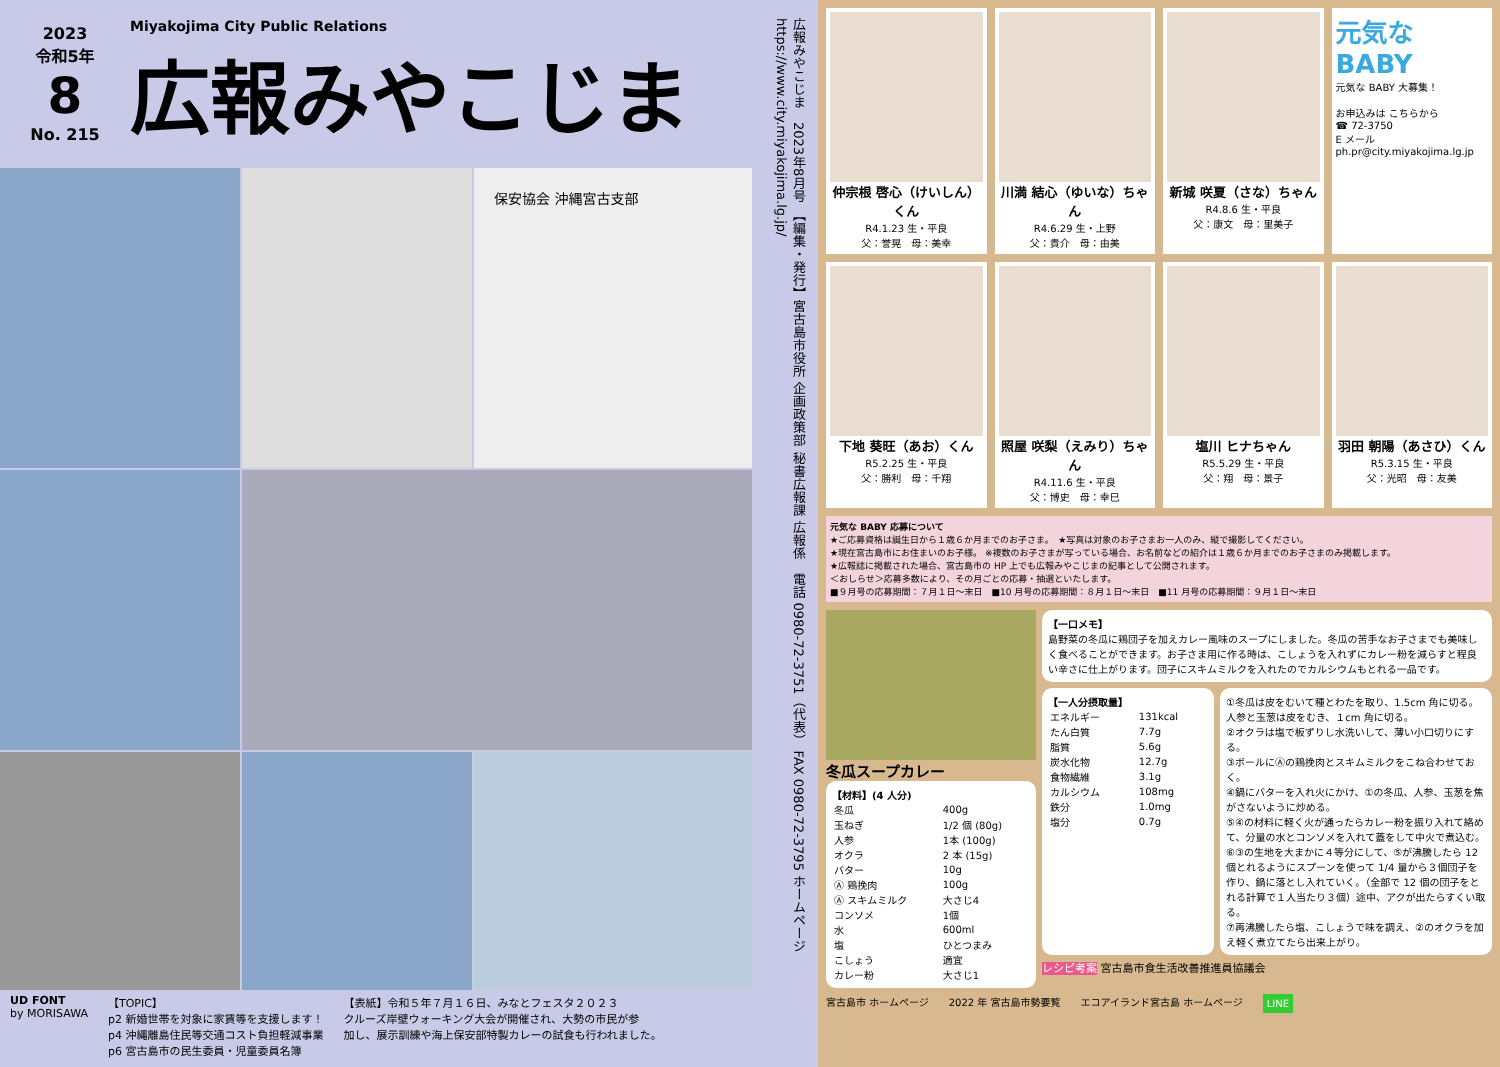2023
令和5年
8
No. 215
Miyakojima City Public Relations
広報みやこじま
保安協会 沖縄宮古支部
UD FONT
by MORISAWA
【TOPIC】
p2 新婚世帯を対象に家賃等を支援します！
p4 沖縄離島住民等交通コスト負担軽減事業
p6 宮古島市の民生委員・児童委員名簿
【表紙】令和５年７月１６日、みなとフェスタ２０２３
クルーズ岸壁ウォーキング大会が開催され、大勢の市民が参
加し、展示訓練や海上保安部特製カレーの試食も行われました。
広報みやこじま　2023年8月号　【編集・発行】宮古島市役所 企画政策部 秘書広報課 広報係　電話 0980-72-3751（代表） FAX 0980-72-3795 ホームページ https://www.city.miyakojima.lg.jp/
仲宗根 啓心（けいしん）くん
R4.1.23 生・平良
父：誉晃　母：美幸
川満 結心（ゆいな）ちゃん
R4.6.29 生・上野
父：貴介　母：由美
新城 咲夏（さな）ちゃん
R4.8.6 生・平良
父：康文　母：里美子
元気な BABY
元気な BABY 大募集！
お申込みは こちらから
☎ 72-3750
E メール
ph.pr@city.miyakojima.lg.jp
下地 葵旺（あお）くん
R5.2.25 生・平良
父：勝利　母：千翔
照屋 咲梨（えみり）ちゃん
R4.11.6 生・平良
父：博史　母：幸巳
塩川 ヒナちゃん
R5.5.29 生・平良
父：翔　母：景子
羽田 朝陽（あさひ）くん
R5.3.15 生・平良
父：光昭　母：友美
元気な BABY 応募について
★ご応募資格は誕生日から１歳６か月までのお子さま。　★写真は対象のお子さまお一人のみ、縦で撮影してください。
★現在宮古島市にお住まいのお子様。 ※複数のお子さまが写っている場合、お名前などの紹介は１歳６か月までのお子さまのみ掲載します。
★広報誌に掲載された場合、宮古島市の HP 上でも広報みやこじまの記事として公開されます。
＜おしらせ＞応募多数により、その月ごとの応募・抽選といたします。
■９月号の応募期間：７月１日～末日　■10 月号の応募期間：８月１日～末日　■11 月号の応募期間：９月１日～末日
冬瓜スープカレー
【材料】(4 人分)
| 冬瓜 | 400g |
| 玉ねぎ | 1/2 個 (80g) |
| 人参 | 1本 (100g) |
| オクラ | 2 本 (15g) |
| バター | 10g |
| Ⓐ 鶏挽肉 | 100g |
| Ⓐ スキムミルク | 大さじ4 |
| コンソメ | 1個 |
| 水 | 600ml |
| 塩 | ひとつまみ |
| こしょう | 適宜 |
| カレー粉 | 大さじ1 |
【一口メモ】
島野菜の冬瓜に鶏団子を加えカレー風味のスープにしました。冬瓜の苦手なお子さまでも美味しく食べることができます。お子さま用に作る時は、こしょうを入れずにカレー粉を減らすと程良い辛さに仕上がります。団子にスキムミルクを入れたのでカルシウムもとれる一品です。
【一人分摂取量】
| エネルギー | 131kcal |
| たん白質 | 7.7g |
| 脂質 | 5.6g |
| 炭水化物 | 12.7g |
| 食物繊維 | 3.1g |
| カルシウム | 108mg |
| 鉄分 | 1.0mg |
| 塩分 | 0.7g |
①冬瓜は皮をむいて種とわたを取り、1.5cm 角に切る。人参と玉葱は皮をむき、１cm 角に切る。
②オクラは塩で板ずりし水洗いして、薄い小口切りにする。
③ボールにⒶの鶏挽肉とスキムミルクをこね合わせておく。
④鍋にバターを入れ火にかけ、①の冬瓜、人参、玉葱を焦がさないように炒める。
⑤④の材料に軽く火が通ったらカレー粉を振り入れて絡めて、分量の水とコンソメを入れて蓋をして中火で煮込む。
⑥③の生地を大まかに４等分にして、⑤が沸騰したら 12 個とれるようにスプーンを使って 1/4 量から３個団子を作り、鍋に落とし入れていく。（全部で 12 個の団子をとれる計算で１人当たり３個）途中、アクが出たらすくい取る。
⑦再沸騰したら塩、こしょうで味を調え、②のオクラを加え軽く煮立てたら出来上がり。
レシピ考案 宮古島市食生活改善推進員協議会
宮古島市 ホームページ 2022 年 宮古島市勢要覧 エコアイランド宮古島 ホームページ LINE